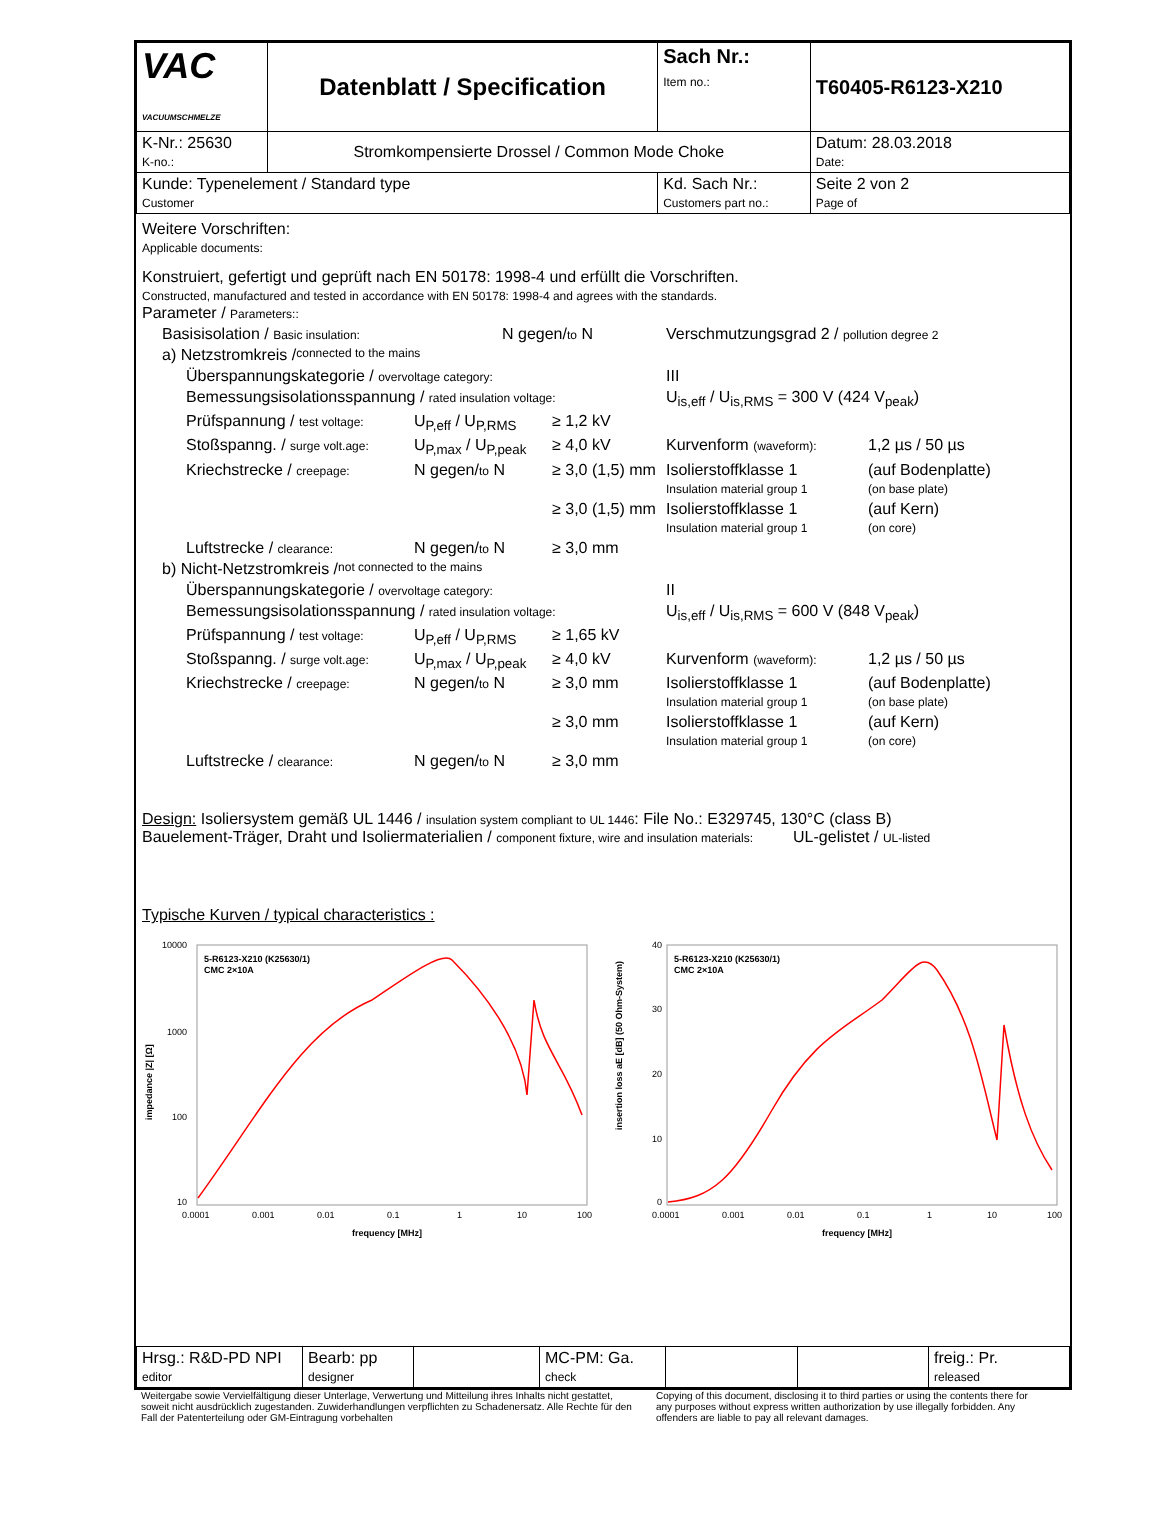| VAC VACUUMSCHMELZE | Datenblatt / Specification | | Sach Nr.: Item no.: | T60405-R6123-X210 |
| K-Nr.: 25630 K-no.: | Stromkompensierte Drossel / Common Mode Choke | | | Datum: 28.03.2018 Date: |
| Kunde: Typenelement / Standard type Customer | | Kd. Sach Nr.: Customers part no.: | | Seite 2 von 2 Page of |
Weitere Vorschriften:
Applicable documents:
Konstruiert, gefertigt und geprüft nach EN 50178: 1998-4 und erfüllt die Vorschriften.
Constructed, manufactured and tested in accordance with EN 50178: 1998-4 and agrees with the standards.
Parameter / Parameters::
Basisisolation / Basic insulation: N gegen/to N Verschmutzungsgrad 2 / pollution degree 2
a) Netzstromkreis / connected to the mains
Überspannungskategorie / overvoltage category: III
Bemessungsisolationsspannung / rated insulation voltage: U<sub>is,eff</sub> / U<sub>is,RMS</sub> = 300 V (424 V<sub>peak</sub>)
Prüfspannung / test voltage: U<sub>P,eff</sub> / U<sub>P,RMS</sub> ≥ 1,2 kV
Stoßspanng. / surge volt.age: U<sub>P,max</sub> / U<sub>P,peak</sub> ≥ 4,0 kV Kurvenform (waveform): 1,2 µs / 50 µs
Kriechstrecke / creepage: N gegen/to N ≥ 3,0 (1,5) mm Isolierstoffklasse 1
Insulation material group 1 (auf Bodenplatte)
(on base plate)
≥ 3,0 (1,5) mm Isolierstoffklasse 1
Insulation material group 1 (auf Kern)
(on core)
Luftstrecke / clearance: N gegen/to N ≥ 3,0 mm
b) Nicht-Netzstromkreis / not connected to the mains
Überspannungskategorie / overvoltage category: II
Bemessungsisolationsspannung / rated insulation voltage: U<sub>is,eff</sub> / U<sub>is,RMS</sub> = 600 V (848 V<sub>peak</sub>)
Prüfspannung / test voltage: U<sub>P,eff</sub> / U<sub>P,RMS</sub> ≥ 1,65 kV
Stoßspanng. / surge volt.age: U<sub>P,max</sub> / U<sub>P,peak</sub> ≥ 4,0 kV Kurvenform (waveform): 1,2 µs / 50 µs
Kriechstrecke / creepage: N gegen/to N ≥ 3,0 mm Isolierstoffklasse 1
Insulation material group 1 (auf Bodenplatte)
(on base plate)
≥ 3,0 mm Isolierstoffklasse 1
Insulation material group 1 (auf Kern)
(on core)
Luftstrecke / clearance: N gegen/to N ≥ 3,0 mm
Design: Isoliersystem gemäß UL 1446 / insulation system compliant to UL 1446: File No.: E329745, 130°C (class B)
Bauelement-Träger, Draht und Isoliermaterialien / component fixture, wire and insulation materials: UL-gelistet / UL-listed
Typische Kurven / typical characteristics :
impedance |Z| [Ω]
10000
1000
100
10
0.0001
0.001
0.01
0.1
1
10
100
frequency [MHz]
5-R6123-X210 (K25630/1)
CMC 2×10A
insertion loss aE [dB] (50 Ohm-System)
40
30
20
10
0
0.0001
0.001
0.01
0.1
1
10
100
frequency [MHz]
5-R6123-X210 (K25630/1)
CMC 2×10A
| Hrsg.: R&D-PD NPI editor | Bearb: pp designer | | MC-PM: Ga. check | | | freig.: Pr. released |
Weitergabe sowie Vervielfältigung dieser Unterlage, Verwertung und Mitteilung ihres Inhalts nicht gestattet, soweit nicht ausdrücklich zugestanden. Zuwiderhandlungen verpflichten zu Schadenersatz. Alle Rechte für den Fall der Patenterteilung oder GM-Eintragung vorbehalten
Copying of this document, disclosing it to third parties or using the contents there for any purposes without express written authorization by use illegally forbidden. Any offenders are liable to pay all relevant damages.